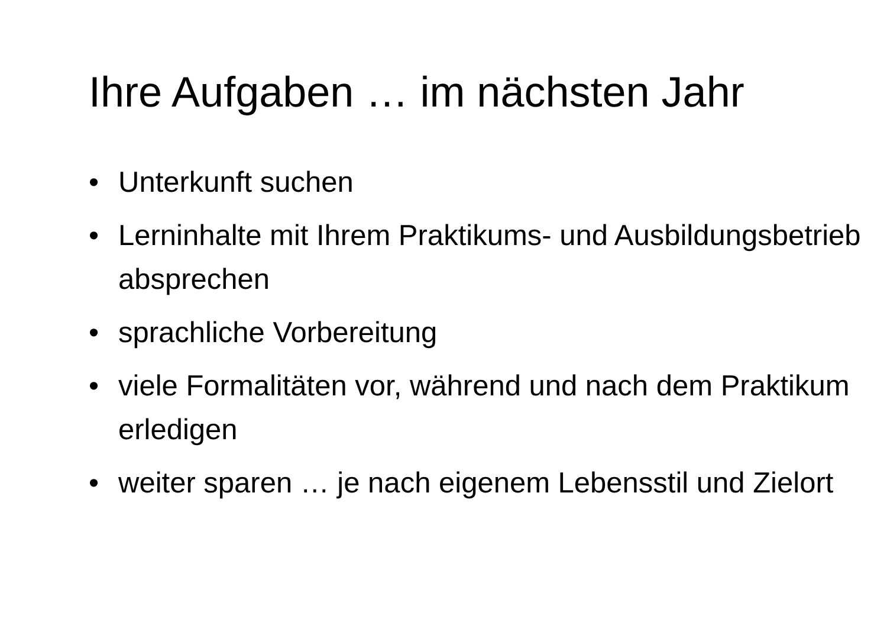Ihre Aufgaben … im nächsten Jahr
• Unterkunft suchen
• Lerninhalte mit Ihrem Praktikums- und Ausbildungsbetrieb absprechen
• sprachliche Vorbereitung
• viele Formalitäten vor, während und nach dem Praktikum erledigen
• weiter sparen … je nach eigenem Lebensstil und Zielort